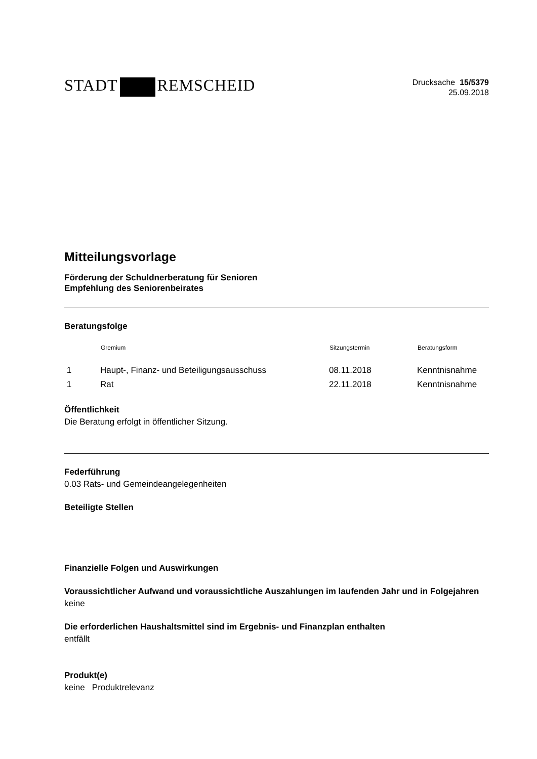STADT REMSCHEID
Drucksache 15/5379
25.09.2018
Mitteilungsvorlage
Förderung der Schuldnerberatung für Senioren
Empfehlung des Seniorenbeirates
Beratungsfolge
| | Gremium | Sitzungstermin | Beratungsform |
| --- | --- | --- | --- |
| 1 | Haupt-, Finanz- und Beteiligungsausschuss | 08.11.2018 | Kenntnisnahme |
| 1 | Rat | 22.11.2018 | Kenntnisnahme |
Öffentlichkeit
Die Beratung erfolgt in öffentlicher Sitzung.
Federführung
0.03 Rats- und Gemeindeangelegenheiten
Beteiligte Stellen
Finanzielle Folgen und Auswirkungen
Voraussichtlicher Aufwand und voraussichtliche Auszahlungen im laufenden Jahr und in Folgejahren
keine
Die erforderlichen Haushaltsmittel sind im Ergebnis- und Finanzplan enthalten
entfällt
Produkt(e)
keine Produktrelevanz